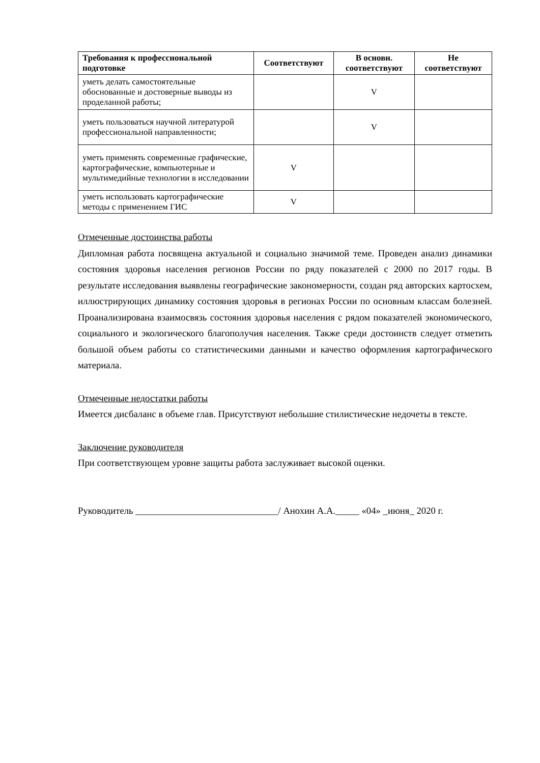| Требования к профессиональной подготовке | Соответствуют | В основн. соответствуют | Не соответствуют |
| --- | --- | --- | --- |
| уметь делать самостоятельные обоснованные и достоверные выводы из проделанной работы; | | V | |
| уметь пользоваться научной литературой профессиональной направленности; | | V | |
| уметь применять современные графические, картографические, компьютерные и мультимедийные технологии в исследовании | V | | |
| уметь использовать картографические методы с применением ГИС | V | | |
Отмеченные достоинства работы
Дипломная работа посвящена актуальной и социально значимой теме. Проведен анализ динамики состояния здоровья населения регионов России по ряду показателей с 2000 по 2017 годы. В результате исследования выявлены географические закономерности, создан ряд авторских картосхем, иллюстрирующих динамику состояния здоровья в регионах России по основным классам болезней. Проанализирована взаимосвязь состояния здоровья населения с рядом показателей экономического, социального и экологического благополучия населения. Также среди достоинств следует отметить большой объем работы со статистическими данными и качество оформления картографического материала.
Отмеченные недостатки работы
Имеется дисбаланс в объеме глав. Присутствуют небольшие стилистические недочеты в тексте.
Заключение руководителя
При соответствующем уровне защиты работа заслуживает высокой оценки.
Руководитель ______________________________/ Анохин А.А._____ «04» _июня_ 2020 г.